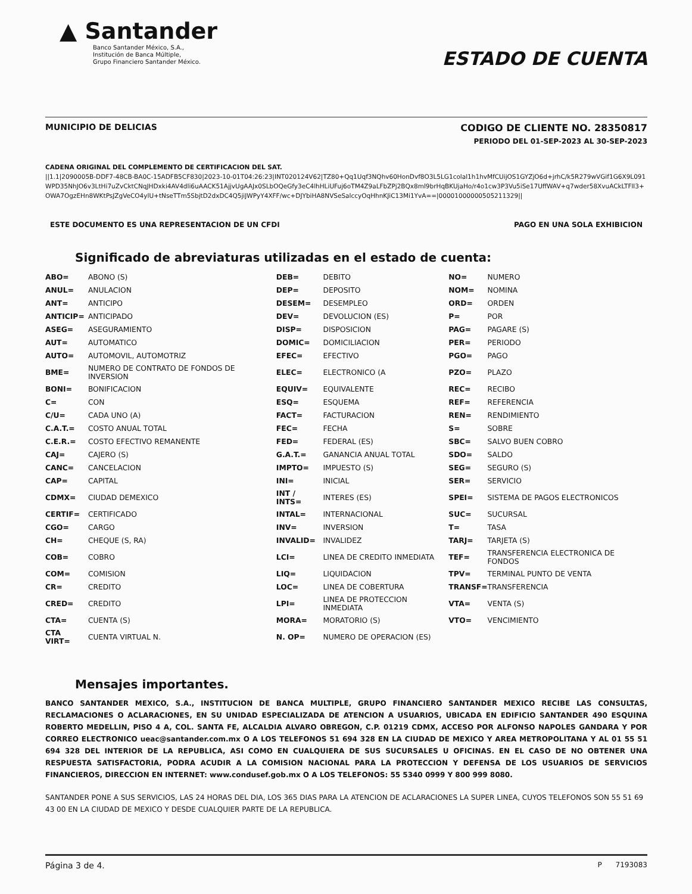▲ Santander
Banco Santander México, S.A.,
Institución de Banca Múltiple,
Grupo Financiero Santander México.
ESTADO DE CUENTA
MUNICIPIO DE DELICIAS CODIGO DE CLIENTE NO. 28350817
PERIODO DEL 01-SEP-2023 AL 30-SEP-2023
CADENA ORIGINAL DEL COMPLEMENTO DE CERTIFICACION DEL SAT.
||1.1|2090005B-DDF7-48CB-BA0C-15ADFB5CF830|2023-10-01T04:26:23|INT020124V62|TZ80+Qq1Uqf3NQhv60HonDvf8O3L5LG1colal1h1hvMfCUijOS1GYZjO6d+jrhC/k5R279wVGif1G6X9L091WPD35NhJO6v3LtHi7uZvCktCNqJHDxki4AV4dli6uAACK51AjjvUgAAJx0SLbOQeGfy3eC4lhHLiUFuj6oTM4Z9aLFbZPj2BQx8ml9brHqBKUjaHo/r4o1cw3P3Vu5iSe17UffWAV+q7wder58XvuACkLTFll3+OWA7OgzEHn8WKtPsJZgVeCO4ylU+tNseTTm5SbjtD2dxDC4Q5jiJWPyY4XFF/wc+DJYbiHA8NVSeSalccyOqHhnKJiC13Mi1YvA==|00001000000505211329||
ESTE DOCUMENTO ES UNA REPRESENTACION DE UN CFDI PAGO EN UNA SOLA EXHIBICION
Significado de abreviaturas utilizadas en el estado de cuenta:
| ABO= | ABONO (S) | DEB= | DEBITO | NO= | NUMERO |
| ANUL= | ANULACION | DEP= | DEPOSITO | NOM= | NOMINA |
| ANT= | ANTICIPO | DESEM= | DESEMPLEO | ORD= | ORDEN |
| ANTICIP= | ANTICIPADO | DEV= | DEVOLUCION (ES) | P= | POR |
| ASEG= | ASEGURAMIENTO | DISP= | DISPOSICION | PAG= | PAGARE (S) |
| AUT= | AUTOMATICO | DOMIC= | DOMICILIACION | PER= | PERIODO |
| AUTO= | AUTOMOVIL, AUTOMOTRIZ | EFEC= | EFECTIVO | PGO= | PAGO |
| BME= | NUMERO DE CONTRATO DE FONDOS DE INVERSION | ELEC= | ELECTRONICO (A | PZO= | PLAZO |
| BONI= | BONIFICACION | EQUIV= | EQUIVALENTE | REC= | RECIBO |
| C= | CON | ESQ= | ESQUEMA | REF= | REFERENCIA |
| C/U= | CADA UNO (A) | FACT= | FACTURACION | REN= | RENDIMIENTO |
| C.A.T.= | COSTO ANUAL TOTAL | FEC= | FECHA | S= | SOBRE |
| C.E.R.= | COSTO EFECTIVO REMANENTE | FED= | FEDERAL (ES) | SBC= | SALVO BUEN COBRO |
| CAJ= | CAJERO (S) | G.A.T.= | GANANCIA ANUAL TOTAL | SDO= | SALDO |
| CANC= | CANCELACION | IMPTO= | IMPUESTO (S) | SEG= | SEGURO (S) |
| CAP= | CAPITAL | INI= | INICIAL | SER= | SERVICIO |
| CDMX= | CIUDAD DEMEXICO | INT / INTS= | INTERES (ES) | SPEI= | SISTEMA DE PAGOS ELECTRONICOS |
| CERTIF= | CERTIFICADO | INTAL= | INTERNACIONAL | SUC= | SUCURSAL |
| CGO= | CARGO | INV= | INVERSION | T= | TASA |
| CH= | CHEQUE (S, RA) | INVALID= | INVALIDEZ | TARJ= | TARJETA (S) |
| COB= | COBRO | LCI= | LINEA DE CREDITO INMEDIATA | TEF= | TRANSFERENCIA ELECTRONICA DE FONDOS |
| COM= | COMISION | LIQ= | LIQUIDACION | TPV= | TERMINAL PUNTO DE VENTA |
| CR= | CREDITO | LOC= | LINEA DE COBERTURA | TRANSF= | TRANSFERENCIA |
| CRED= | CREDITO | LPI= | LINEA DE PROTECCION INMEDIATA | VTA= | VENTA (S) |
| CTA= | CUENTA (S) | MORA= | MORATORIO (S) | VTO= | VENCIMIENTO |
| CTA VIRT= | CUENTA VIRTUAL N. | N. OP= | NUMERO DE OPERACION (ES) | | |
Mensajes importantes.
BANCO SANTANDER MEXICO, S.A., INSTITUCION DE BANCA MULTIPLE, GRUPO FINANCIERO SANTANDER MEXICO RECIBE LAS CONSULTAS, RECLAMACIONES O ACLARACIONES, EN SU UNIDAD ESPECIALIZADA DE ATENCION A USUARIOS, UBICADA EN EDIFICIO SANTANDER 490 ESQUINA ROBERTO MEDELLIN, PISO 4 A, COL. SANTA FE, ALCALDIA ALVARO OBREGON, C.P. 01219 CDMX, ACCESO POR ALFONSO NAPOLES GANDARA Y POR CORREO ELECTRONICO ueac@santander.com.mx O A LOS TELEFONOS 51 694 328 EN LA CIUDAD DE MEXICO Y AREA METROPOLITANA Y AL 01 55 51 694 328 DEL INTERIOR DE LA REPUBLICA, ASI COMO EN CUALQUIERA DE SUS SUCURSALES U OFICINAS. EN EL CASO DE NO OBTENER UNA RESPUESTA SATISFACTORIA, PODRA ACUDIR A LA COMISION NACIONAL PARA LA PROTECCION Y DEFENSA DE LOS USUARIOS DE SERVICIOS FINANCIEROS, DIRECCION EN INTERNET: www.condusef.gob.mx O A LOS TELEFONOS: 55 5340 0999 Y 800 999 8080.
SANTANDER PONE A SUS SERVICIOS, LAS 24 HORAS DEL DIA, LOS 365 DIAS PARA LA ATENCION DE ACLARACIONES LA SUPER LINEA, CUYOS TELEFONOS SON 55 51 69 43 00 EN LA CIUDAD DE MEXICO Y DESDE CUALQUIER PARTE DE LA REPUBLICA.
Página 3 de 4. P 7193083